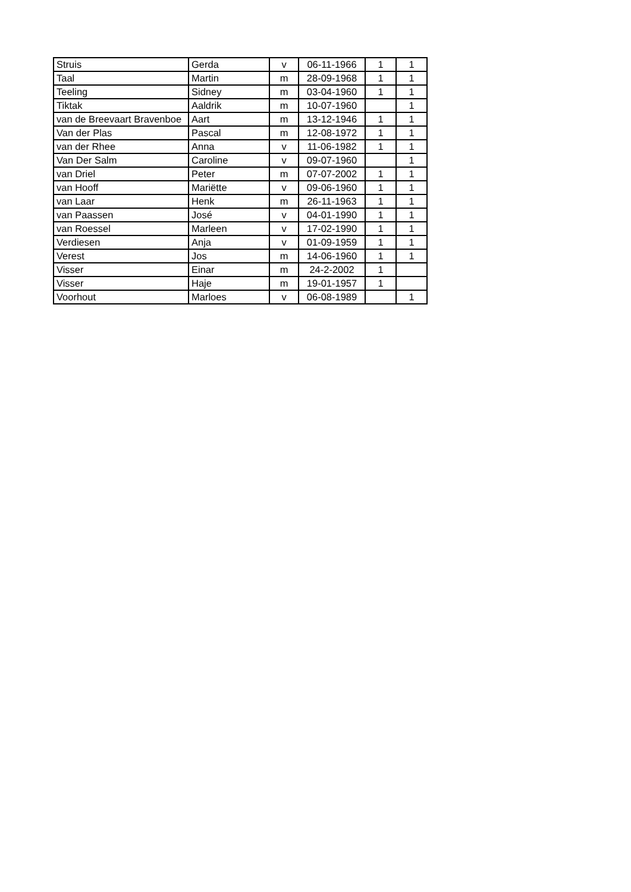| Struis | Gerda | v | 06-11-1966 | 1 | 1 |
| Taal | Martin | m | 28-09-1968 | 1 | 1 |
| Teeling | Sidney | m | 03-04-1960 | 1 | 1 |
| Tiktak | Aaldrik | m | 10-07-1960 | | 1 |
| van de Breevaart Bravenboe | Aart | m | 13-12-1946 | 1 | 1 |
| Van der Plas | Pascal | m | 12-08-1972 | 1 | 1 |
| van der Rhee | Anna | v | 11-06-1982 | 1 | 1 |
| Van Der Salm | Caroline | v | 09-07-1960 | | 1 |
| van Driel | Peter | m | 07-07-2002 | 1 | 1 |
| van Hooff | Mariëtte | v | 09-06-1960 | 1 | 1 |
| van Laar | Henk | m | 26-11-1963 | 1 | 1 |
| van Paassen | José | v | 04-01-1990 | 1 | 1 |
| van Roessel | Marleen | v | 17-02-1990 | 1 | 1 |
| Verdiesen | Anja | v | 01-09-1959 | 1 | 1 |
| Verest | Jos | m | 14-06-1960 | 1 | 1 |
| Visser | Einar | m | 24-2-2002 | 1 | |
| Visser | Haje | m | 19-01-1957 | 1 | |
| Voorhout | Marloes | v | 06-08-1989 | | 1 |